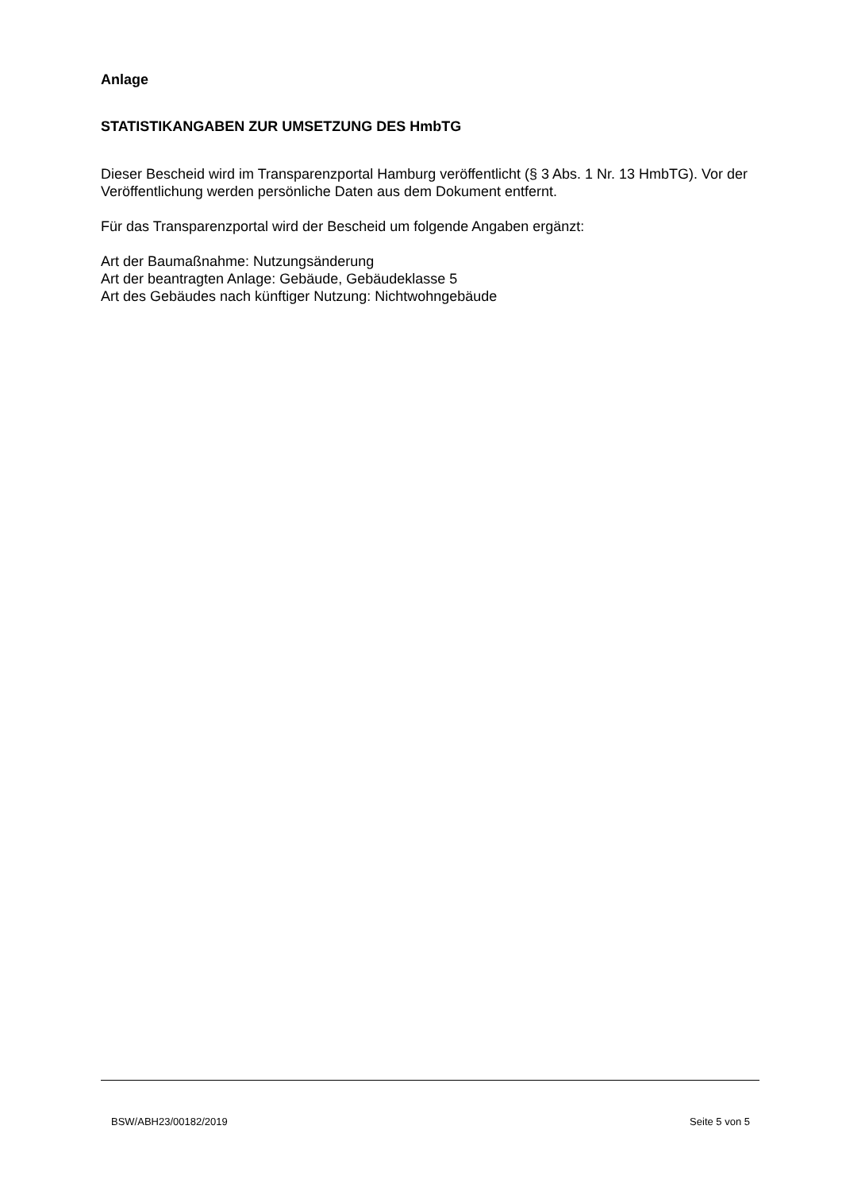Anlage
STATISTIKANGABEN ZUR UMSETZUNG DES HmbTG
Dieser Bescheid wird im Transparenzportal Hamburg veröffentlicht (§ 3 Abs. 1 Nr. 13 HmbTG). Vor der Veröffentlichung werden persönliche Daten aus dem Dokument entfernt.
Für das Transparenzportal wird der Bescheid um folgende Angaben ergänzt:
Art der Baumaßnahme: Nutzungsänderung
Art der beantragten Anlage: Gebäude, Gebäudeklasse 5
Art des Gebäudes nach künftiger Nutzung: Nichtwohngebäude
BSW/ABH23/00182/2019 Seite 5 von 5